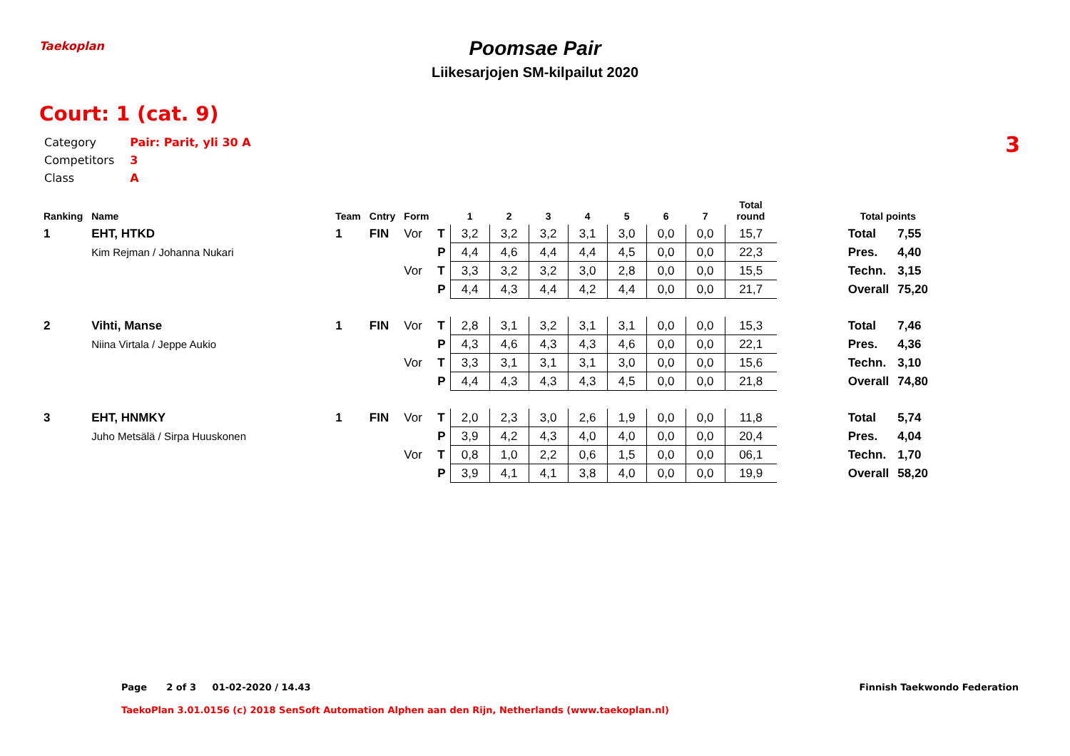Taekoplan
Poomsae Pair
Liikesarjojen SM-kilpailut 2020
Court: 1 (cat. 9)
3
| Category | Pair: Parit, yli 30 A |
| Competitors | 3 |
| Class | A |
| Ranking | Name | Team | Cntry | Form | | 1 | 2 | 3 | 4 | 5 | 6 | 7 | Total round | Total points | |
| --- | --- | --- | --- | --- | --- | --- | --- | --- | --- | --- | --- | --- | --- | --- | --- |
| 1 | EHT, HTKD | 1 | FIN | Vor | T | 3,2 | 3,2 | 3,2 | 3,1 | 3,0 | 0,0 | 0,0 | 15,7 | Total | 7,55 |
| | Kim Rejman / Johanna Nukari | | | | P | 4,4 | 4,6 | 4,4 | 4,4 | 4,5 | 0,0 | 0,0 | 22,3 | Pres. | 4,40 |
| | | | | Vor | T | 3,3 | 3,2 | 3,2 | 3,0 | 2,8 | 0,0 | 0,0 | 15,5 | Techn. | 3,15 |
| | | | | | P | 4,4 | 4,3 | 4,4 | 4,2 | 4,4 | 0,0 | 0,0 | 21,7 | Overall | 75,20 |
| 2 | Vihti, Manse | 1 | FIN | Vor | T | 2,8 | 3,1 | 3,2 | 3,1 | 3,1 | 0,0 | 0,0 | 15,3 | Total | 7,46 |
| | Niina Virtala / Jeppe Aukio | | | | P | 4,3 | 4,6 | 4,3 | 4,3 | 4,6 | 0,0 | 0,0 | 22,1 | Pres. | 4,36 |
| | | | | Vor | T | 3,3 | 3,1 | 3,1 | 3,1 | 3,0 | 0,0 | 0,0 | 15,6 | Techn. | 3,10 |
| | | | | | P | 4,4 | 4,3 | 4,3 | 4,3 | 4,5 | 0,0 | 0,0 | 21,8 | Overall | 74,80 |
| 3 | EHT, HNMKY | 1 | FIN | Vor | T | 2,0 | 2,3 | 3,0 | 2,6 | 1,9 | 0,0 | 0,0 | 11,8 | Total | 5,74 |
| | Juho Metsälä / Sirpa Huuskonen | | | | P | 3,9 | 4,2 | 4,3 | 4,0 | 4,0 | 0,0 | 0,0 | 20,4 | Pres. | 4,04 |
| | | | | Vor | T | 0,8 | 1,0 | 2,2 | 0,6 | 1,5 | 0,0 | 0,0 | 06,1 | Techn. | 1,70 |
| | | | | | P | 3,9 | 4,1 | 4,1 | 3,8 | 4,0 | 0,0 | 0,0 | 19,9 | Overall | 58,20 |
Page 2 of 3 01-02-2020 / 14.43
Finnish Taekwondo Federation
TaekoPlan 3.01.0156 (c) 2018 SenSoft Automation Alphen aan den Rijn, Netherlands (www.taekoplan.nl)